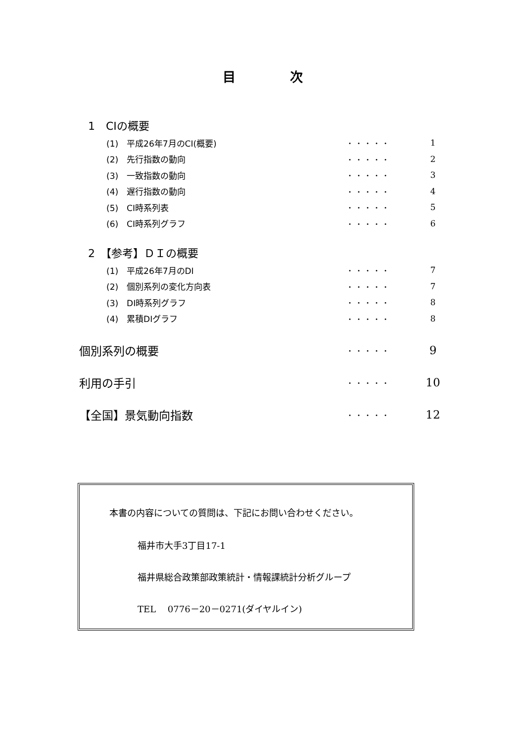目次
1　CIの概要
(1)　平成26年7月のCI(概要) ・・・・・ 1
(2)　先行指数の動向 ・・・・・ 2
(3)　一致指数の動向 ・・・・・ 3
(4)　遅行指数の動向 ・・・・・ 4
(5)　CI時系列表 ・・・・・ 5
(6)　CI時系列グラフ ・・・・・ 6
2　【参考】ＤＩの概要
(1)　平成26年7月のDI ・・・・・ 7
(2)　個別系列の変化方向表 ・・・・・ 7
(3)　DI時系列グラフ ・・・・・ 8
(4)　累積DIグラフ ・・・・・ 8
個別系列の概要 ・・・・・ 9
利用の手引 ・・・・・ 10
【全国】景気動向指数 ・・・・・ 12
本書の内容についての質問は、下記にお問い合わせください。
福井市大手3丁目17-1
福井県総合政策部政策統計・情報課統計分析グループ
TEL　 0776－20－0271(ダイヤルイン)